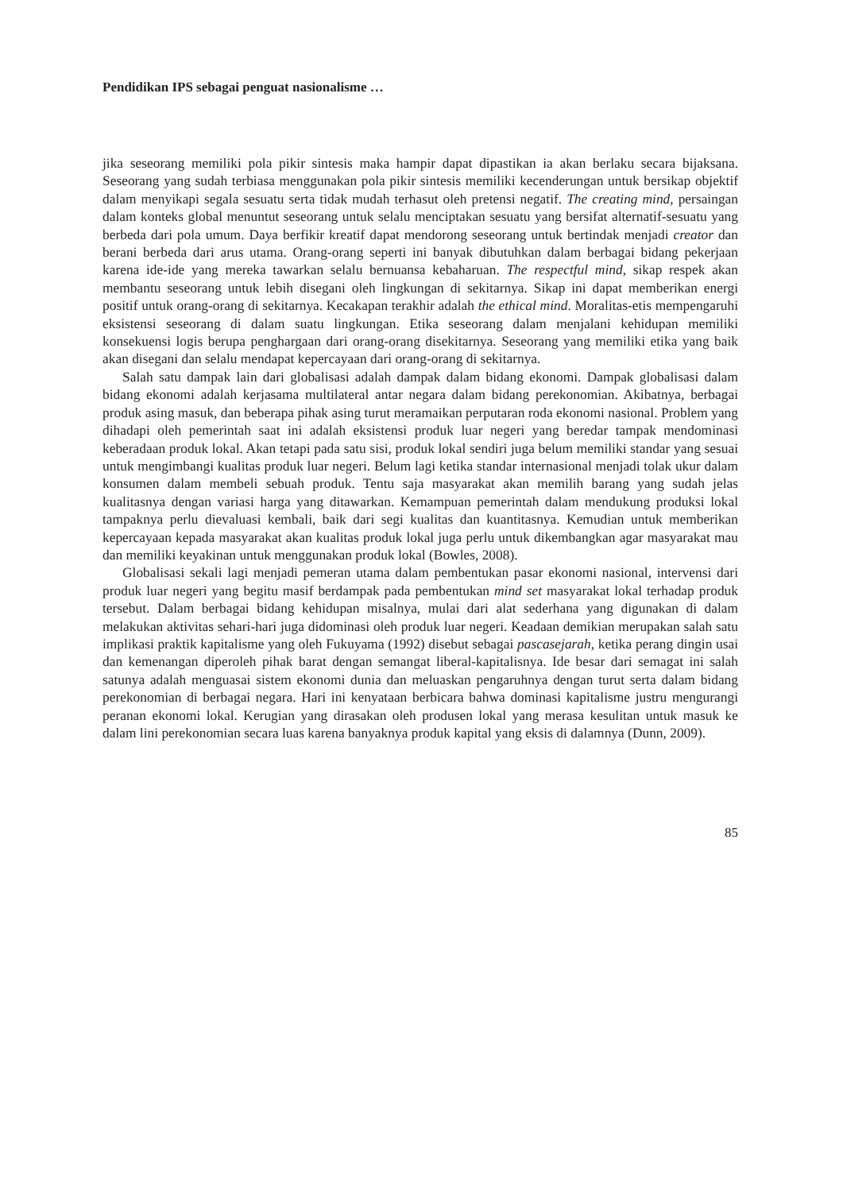Pendidikan IPS sebagai penguat nasionalisme …
jika seseorang memiliki pola pikir sintesis maka hampir dapat dipastikan ia akan berlaku secara bijaksana. Seseorang yang sudah terbiasa menggunakan pola pikir sintesis memiliki kecenderungan untuk bersikap objektif dalam menyikapi segala sesuatu serta tidak mudah terhasut oleh pretensi negatif. The creating mind, persaingan dalam konteks global menuntut seseorang untuk selalu menciptakan sesuatu yang bersifat alternatif-sesuatu yang berbeda dari pola umum. Daya berfikir kreatif dapat mendorong seseorang untuk bertindak menjadi creator dan berani berbeda dari arus utama. Orang-orang seperti ini banyak dibutuhkan dalam berbagai bidang pekerjaan karena ide-ide yang mereka tawarkan selalu bernuansa kebaharuan. The respectful mind, sikap respek akan membantu seseorang untuk lebih disegani oleh lingkungan di sekitarnya. Sikap ini dapat memberikan energi positif untuk orang-orang di sekitarnya. Kecakapan terakhir adalah the ethical mind. Moralitas-etis mempengaruhi eksistensi seseorang di dalam suatu lingkungan. Etika seseorang dalam menjalani kehidupan memiliki konsekuensi logis berupa penghargaan dari orang-orang disekitarnya. Seseorang yang memiliki etika yang baik akan disegani dan selalu mendapat kepercayaan dari orang-orang di sekitarnya.
Salah satu dampak lain dari globalisasi adalah dampak dalam bidang ekonomi. Dampak globalisasi dalam bidang ekonomi adalah kerjasama multilateral antar negara dalam bidang perekonomian. Akibatnya, berbagai produk asing masuk, dan beberapa pihak asing turut meramaikan perputaran roda ekonomi nasional. Problem yang dihadapi oleh pemerintah saat ini adalah eksistensi produk luar negeri yang beredar tampak mendominasi keberadaan produk lokal. Akan tetapi pada satu sisi, produk lokal sendiri juga belum memiliki standar yang sesuai untuk mengimbangi kualitas produk luar negeri. Belum lagi ketika standar internasional menjadi tolak ukur dalam konsumen dalam membeli sebuah produk. Tentu saja masyarakat akan memilih barang yang sudah jelas kualitasnya dengan variasi harga yang ditawarkan. Kemampuan pemerintah dalam mendukung produksi lokal tampaknya perlu dievaluasi kembali, baik dari segi kualitas dan kuantitasnya. Kemudian untuk memberikan kepercayaan kepada masyarakat akan kualitas produk lokal juga perlu untuk dikembangkan agar masyarakat mau dan memiliki keyakinan untuk menggunakan produk lokal (Bowles, 2008).
Globalisasi sekali lagi menjadi pemeran utama dalam pembentukan pasar ekonomi nasional, intervensi dari produk luar negeri yang begitu masif berdampak pada pembentukan mind set masyarakat lokal terhadap produk tersebut. Dalam berbagai bidang kehidupan misalnya, mulai dari alat sederhana yang digunakan di dalam melakukan aktivitas sehari-hari juga didominasi oleh produk luar negeri. Keadaan demikian merupakan salah satu implikasi praktik kapitalisme yang oleh Fukuyama (1992) disebut sebagai pascasejarah, ketika perang dingin usai dan kemenangan diperoleh pihak barat dengan semangat liberal-kapitalisnya. Ide besar dari semagat ini salah satunya adalah menguasai sistem ekonomi dunia dan meluaskan pengaruhnya dengan turut serta dalam bidang perekonomian di berbagai negara. Hari ini kenyataan berbicara bahwa dominasi kapitalisme justru mengurangi peranan ekonomi lokal. Kerugian yang dirasakan oleh produsen lokal yang merasa kesulitan untuk masuk ke dalam lini perekonomian secara luas karena banyaknya produk kapital yang eksis di dalamnya (Dunn, 2009).
85